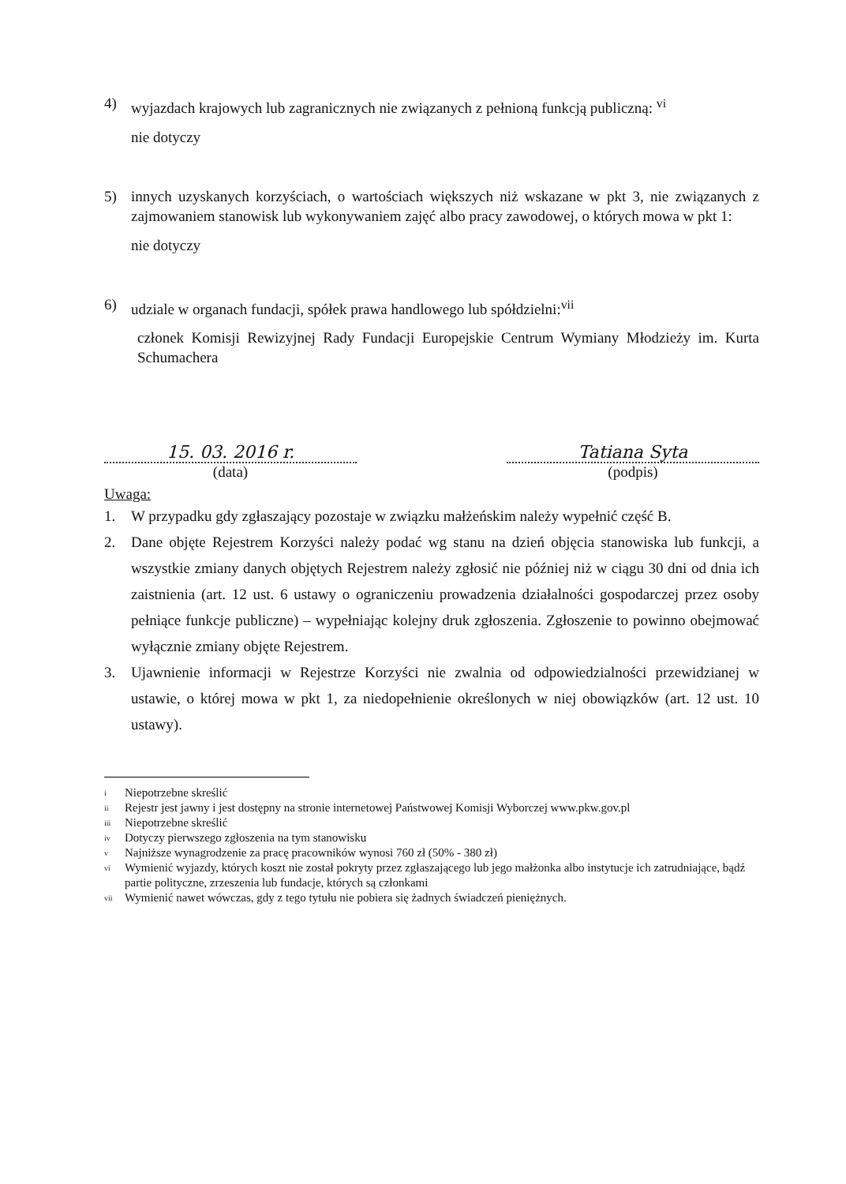4) wyjazdach krajowych lub zagranicznych nie związanych z pełnioną funkcją publiczną: <sup>vi</sup>
nie dotyczy
5) innych uzyskanych korzyściach, o wartościach większych niż wskazane w pkt 3, nie związanych z zajmowaniem stanowisk lub wykonywaniem zajęć albo pracy zawodowej, o których mowa w pkt 1:
nie dotyczy
6) udziale w organach fundacji, spółek prawa handlowego lub spółdzielni:<sup>vii</sup>
członek Komisji Rewizyjnej Rady Fundacji Europejskie Centrum Wymiany Młodzieży im. Kurta Schumachera
15. 03. 2016 r.
(data)
Tatiana Syta
(podpis)
Uwaga:
1. W przypadku gdy zgłaszający pozostaje w związku małżeńskim należy wypełnić część B.
2. Dane objęte Rejestrem Korzyści należy podać wg stanu na dzień objęcia stanowiska lub funkcji, a wszystkie zmiany danych objętych Rejestrem należy zgłosić nie później niż w ciągu 30 dni od dnia ich zaistnienia (art. 12 ust. 6 ustawy o ograniczeniu prowadzenia działalności gospodarczej przez osoby pełniące funkcje publiczne) – wypełniając kolejny druk zgłoszenia. Zgłoszenie to powinno obejmować wyłącznie zmiany objęte Rejestrem.
3. Ujawnienie informacji w Rejestrze Korzyści nie zwalnia od odpowiedzialności przewidzianej w ustawie, o której mowa w pkt 1, za niedopełnienie określonych w niej obowiązków (art. 12 ust. 10 ustawy).
<sup>i</sup> Niepotrzebne skreślić
<sup>ii</sup> Rejestr jest jawny i jest dostępny na stronie internetowej Państwowej Komisji Wyborczej www.pkw.gov.pl
<sup>iii</sup> Niepotrzebne skreślić
<sup>iv</sup> Dotyczy pierwszego zgłoszenia na tym stanowisku
<sup>v</sup> Najniższe wynagrodzenie za pracę pracowników wynosi 760 zł (50% - 380 zł)
<sup>vi</sup> Wymienić wyjazdy, których koszt nie został pokryty przez zgłaszającego lub jego małżonka albo instytucje ich zatrudniające, bądź partie polityczne, zrzeszenia lub fundacje, których są członkami
<sup>vii</sup> Wymienić nawet wówczas, gdy z tego tytułu nie pobiera się żadnych świadczeń pieniężnych.